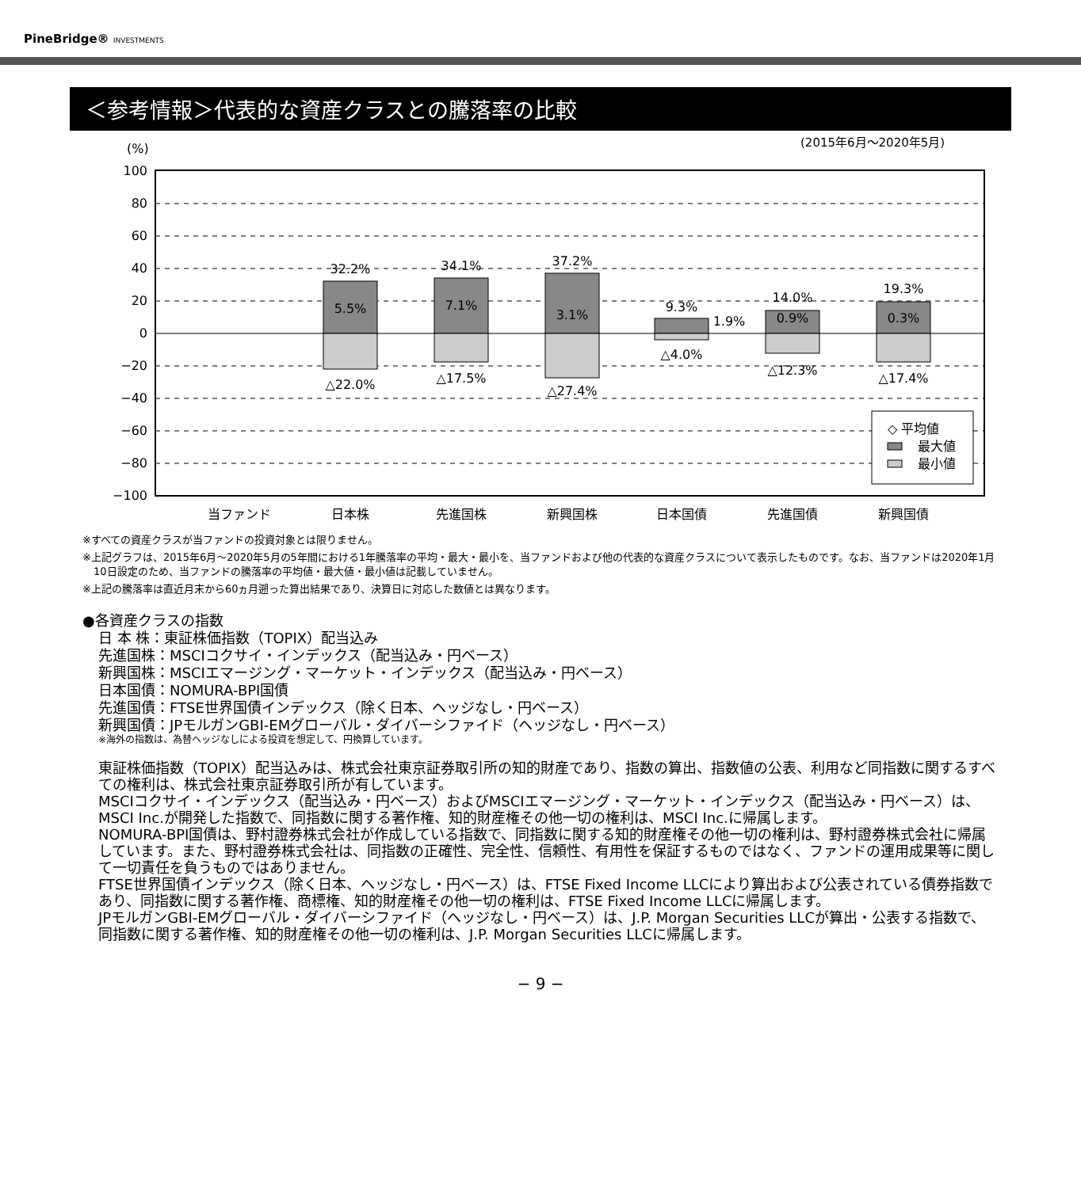PineBridge® INVESTMENTS
＜参考情報＞代表的な資産クラスとの騰落率の比較
(%)
(2015年6月〜2020年5月)
100
80
60
40
20
0
−20
−40
−60
−80
−100
32.2%
5.5%
△22.0%
34.1%
7.1%
△17.5%
37.2%
3.1%
△27.4%
9.3%
1.9%
△4.0%
14.0%
0.9%
△12.3%
19.3%
0.3%
△17.4%
当ファンド
日本株
先進国株
新興国株
日本国債
先進国債
新興国債
◇ 平均値
最大値
最小値
※すべての資産クラスが当ファンドの投資対象とは限りません。
※上記グラフは、2015年6月〜2020年5月の5年間における1年騰落率の平均・最大・最小を、当ファンドおよび他の代表的な資産クラスについて表示したものです。なお、当ファンドは2020年1月10日設定のため、当ファンドの騰落率の平均値・最大値・最小値は記載していません。
※上記の騰落率は直近月末から60ヵ月遡った算出結果であり、決算日に対応した数値とは異なります。
●各資産クラスの指数
日 本 株：東証株価指数（TOPIX）配当込み
先進国株：MSCIコクサイ・インデックス（配当込み・円ベース）
新興国株：MSCIエマージング・マーケット・インデックス（配当込み・円ベース）
日本国債：NOMURA-BPI国債
先進国債：FTSE世界国債インデックス（除く日本、ヘッジなし・円ベース）
新興国債：JPモルガンGBI-EMグローバル・ダイバーシファイド（ヘッジなし・円ベース）
※海外の指数は、為替ヘッジなしによる投資を想定して、円換算しています。
東証株価指数（TOPIX）配当込みは、株式会社東京証券取引所の知的財産であり、指数の算出、指数値の公表、利用など同指数に関するすべての権利は、株式会社東京証券取引所が有しています。
MSCIコクサイ・インデックス（配当込み・円ベース）およびMSCIエマージング・マーケット・インデックス（配当込み・円ベース）は、MSCI Inc.が開発した指数で、同指数に関する著作権、知的財産権その他一切の権利は、MSCI Inc.に帰属します。
NOMURA-BPI国債は、野村證券株式会社が作成している指数で、同指数に関する知的財産権その他一切の権利は、野村證券株式会社に帰属しています。また、野村證券株式会社は、同指数の正確性、完全性、信頼性、有用性を保証するものではなく、ファンドの運用成果等に関して一切責任を負うものではありません。
FTSE世界国債インデックス（除く日本、ヘッジなし・円ベース）は、FTSE Fixed Income LLCにより算出および公表されている債券指数であり、同指数に関する著作権、商標権、知的財産権その他一切の権利は、FTSE Fixed Income LLCに帰属します。
JPモルガンGBI-EMグローバル・ダイバーシファイド（ヘッジなし・円ベース）は、J.P. Morgan Securities LLCが算出・公表する指数で、同指数に関する著作権、知的財産権その他一切の権利は、J.P. Morgan Securities LLCに帰属します。
− 9 −